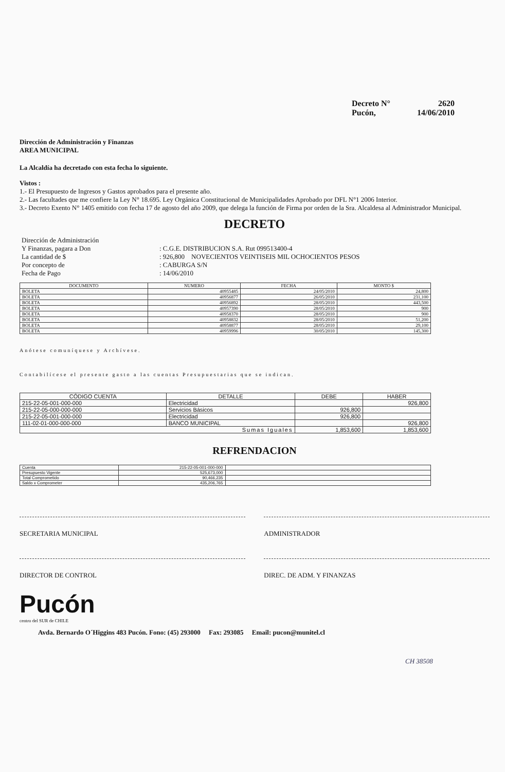Decreto N° 2620
Pucón, 14/06/2010
Dirección de Administración y Finanzas
AREA MUNICIPAL
La Alcaldía ha decretado con esta fecha lo siguiente.
Vistos :
1.- El Presupuesto de Ingresos y Gastos aprobados para el presente año.
2.- Las facultades que me confiere la Ley N° 18.695. Ley Orgánica Constitucional de Municipalidades Aprobado por DFL N°1 2006 Interior.
3.- Decreto Exento N° 1405 emitido con fecha 17 de agosto del año 2009, que delega la función de Firma por orden de la Sra. Alcaldesa al Administrador Municipal.
DECRETO
| Dirección de Administración | |
| Y Finanzas, pagara a Don | : C.G.E. DISTRIBUCION S.A. Rut 099513400-4 |
| La cantidad de $ | : 926,800 NOVECIENTOS VEINTISEIS MIL OCHOCIENTOS PESOS |
| Por concepto de | : CABURGA S/N |
| Fecha de Pago | : 14/06/2010 |
| DOCUMENTO | NUMERO | FECHA | MONTO $ |
| --- | --- | --- | --- |
| BOLETA | 40955485 | 24/05/2010 | 24,800 |
| BOLETA | 40956877 | 26/05/2010 | 231,100 |
| BOLETA | 40956892 | 28/05/2010 | 443,500 |
| BOLETA | 40957390 | 28/05/2010 | 900 |
| BOLETA | 40958370 | 28/05/2010 | 900 |
| BOLETA | 40958832 | 28/05/2010 | 51,200 |
| BOLETA | 40958877 | 28/05/2010 | 29,100 |
| BOLETA | 40959996 | 30/05/2010 | 145,300 |
Anótese comuníquese y Archívese.
Contabilícese el presente gasto a las cuentas Presupuestarias que se indican.
| CÓDIGO CUENTA | DETALLE | DEBE | HABER |
| --- | --- | --- | --- |
| 215-22-05-001-000-000 | Electricidad | | 926,800 |
| 215-22-05-000-000-000 | Servicios Básicos | 926,800 | |
| 215-22-05-001-000-000 | Electricidad | 926,800 | |
| 111-02-01-000-000-000 | BANCO MUNICIPAL | | 926,800 |
| Sumas Iguales | | 1,853,600 | 1,853,600 |
REFRENDACION
| Cuenta | 215-22-05-001-000-000 | |
| Presupuesto Vigente | 525,673,000 | |
| Total Comprometido | 90,466,235 | |
| Saldo x Comprometer | 435,206,765 | |
SECRETARIA MUNICIPAL ADMINISTRADOR
DIRECTOR DE CONTROL DIREC. DE ADM. Y FINANZAS
Pucón
centro del SUR de CHILE
Avda. Bernardo O´Higgins 483 Pucón. Fono: (45) 293000 Fax: 293085 Email: pucon@munitel.cl
CH 38508